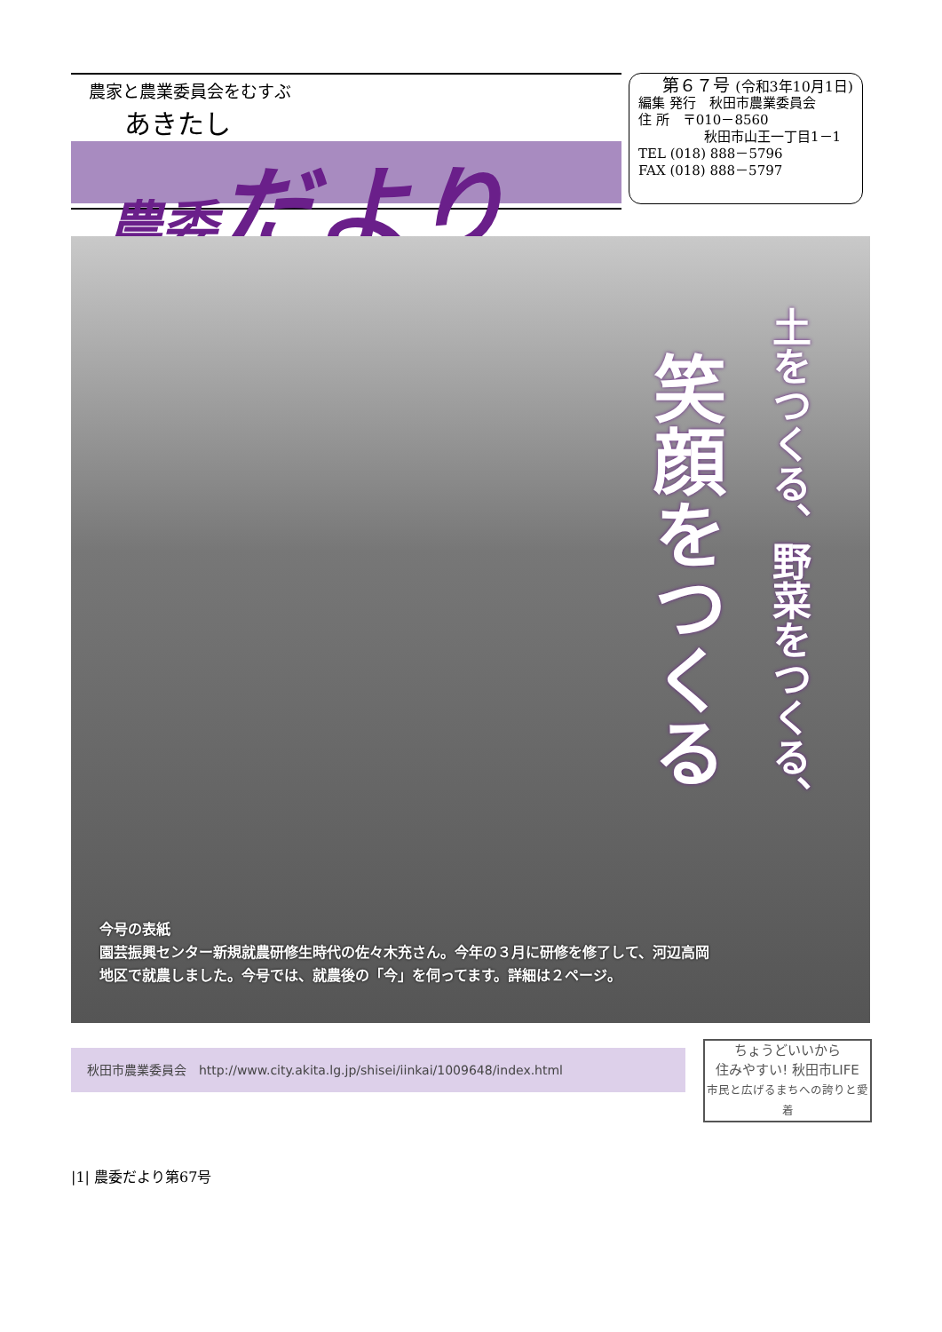農家と農業委員会をむすぶ
あきたし
農委だより
第６７号 (令和3年10月1日)
編集 発行　秋田市農業委員会
住 所　〒010－8560
秋田市山王一丁目1－1
TEL (018) 888－5796
FAX (018) 888－5797
土をつくる、野菜をつくる、
笑顔をつくる
今号の表紙
園芸振興センター新規就農研修生時代の佐々木充さん。今年の３月に研修を修了して、河辺高岡
地区で就農しました。今号では、就農後の「今」を伺ってます。詳細は２ページ。
秋田市農業委員会　http://www.city.akita.lg.jp/shisei/iinkai/1009648/index.html
ちょうどいいから
住みやすい! 秋田市LIFE
市民と広げるまちへの誇りと愛着
|1| 農委だより第67号